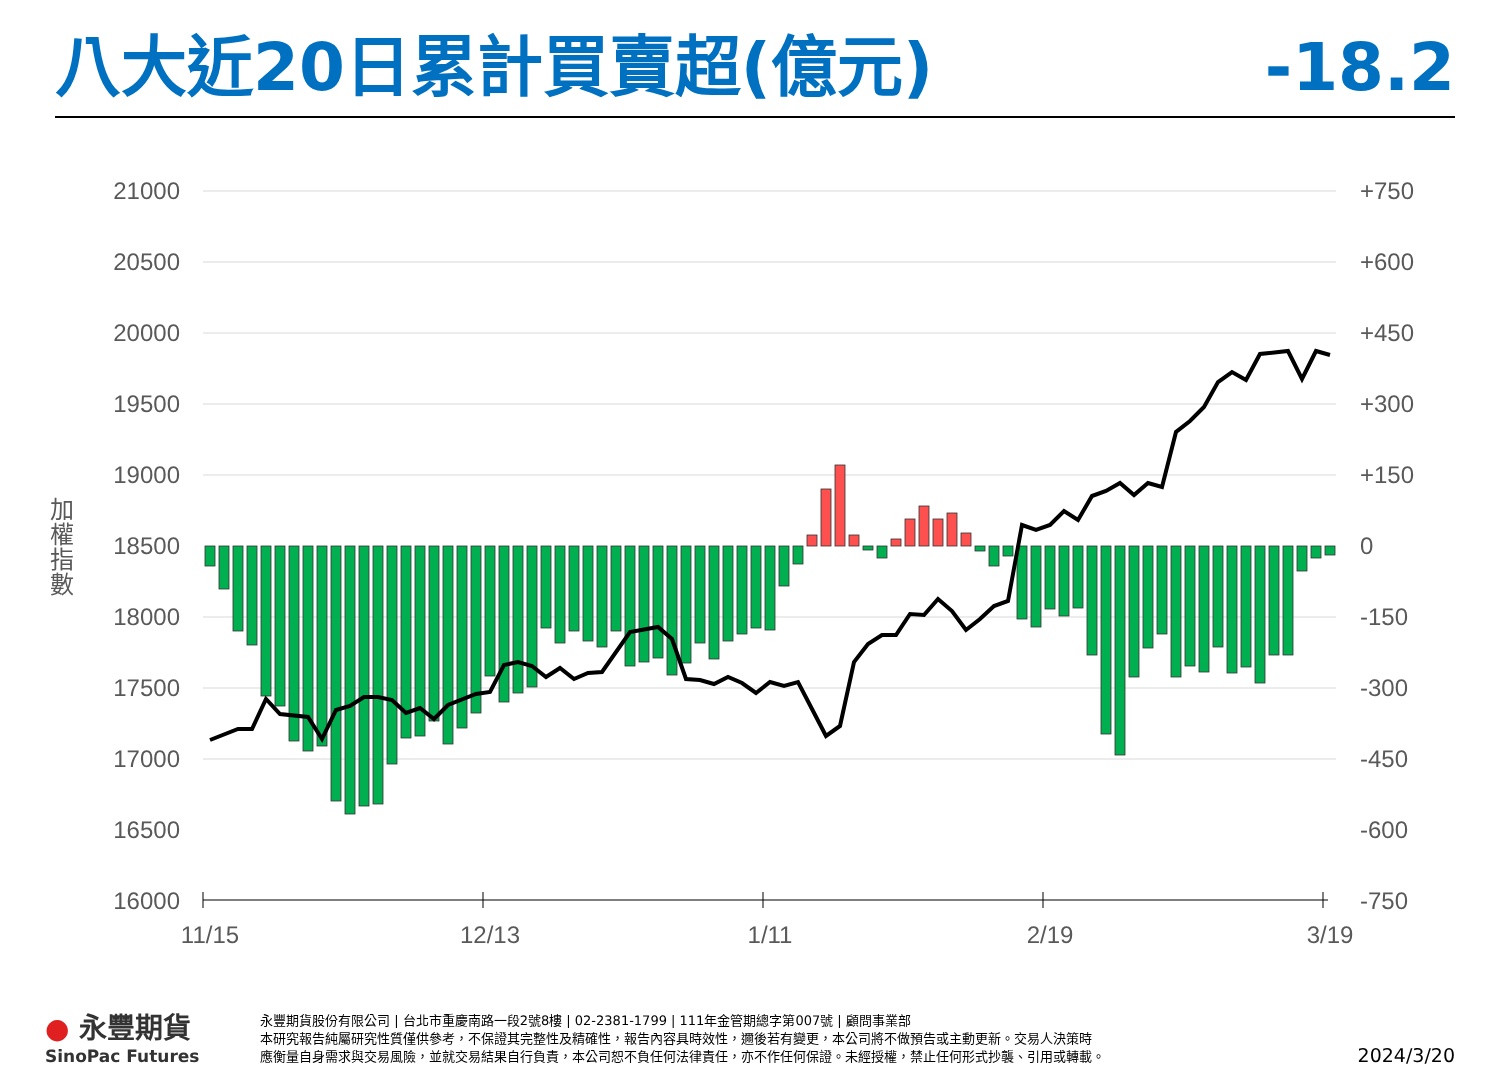八大近20日累計買賣超(億元) -18.2
21000
20500
20000
19500
19000
18500
18000
17500
17000
16500
16000
+750
+600
+450
+300
+150
0
-150
-300
-450
-600
-750
加
權
指
數
11/15
12/13
1/11
2/19
3/19
● 永豐期貨
SinoPac Futures
永豐期貨股份有限公司 | 台北市重慶南路一段2號8樓 | 02-2381-1799 | 111年金管期總字第007號 | 顧問事業部
本研究報告純屬研究性質僅供參考，不保證其完整性及精確性，報告內容具時效性，邇後若有變更，本公司將不做預告或主動更新。交易人決策時
應衡量自身需求與交易風險，並就交易結果自行負責，本公司恕不負任何法律責任，亦不作任何保證。未經授權，禁止任何形式抄襲、引用或轉載。
2024/3/20